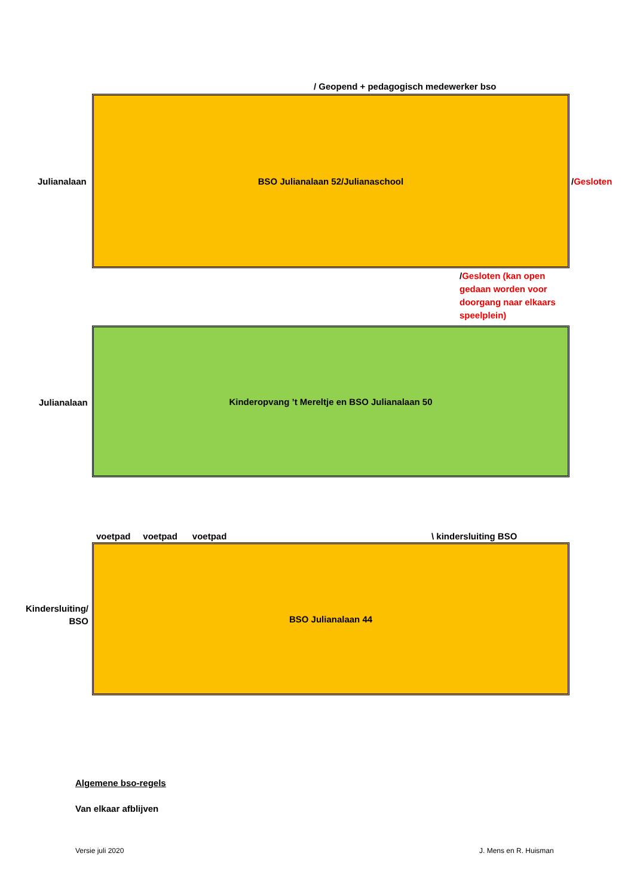/ Geopend + pedagogisch medewerker bso
Julianalaan
BSO Julianalaan 52/Julianaschool
/Gesloten
/Gesloten (kan open gedaan worden voor doorgang naar elkaars speelplein)
Julianalaan
Kinderopvang ’t Mereltje en BSO Julianalaan 50
voetpad voetpad voetpad
\ kindersluiting BSO
Kindersluiting/ BSO
BSO Julianalaan 44
Algemene bso-regels
Van elkaar afblijven
Versie juli 2020 J. Mens en R. Huisman